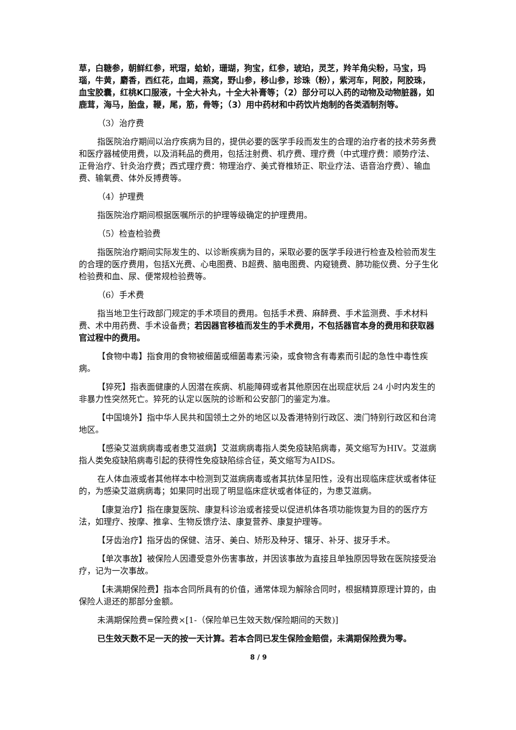草，白糖参，朝鲜红参，玳瑁，蛤蚧，珊瑚，狗宝，红参，琥珀，灵芝，羚羊角尖粉，马宝，玛瑙，牛黄，麝香，西红花，血竭，燕窝，野山参，移山参，珍珠（粉），紫河车，阿胶，阿胶珠，血宝胶囊，红桃K口服液，十全大补丸，十全大补膏等；（2）部分可以入药的动物及动物脏器，如鹿茸，海马，胎盘，鞭，尾，筋，骨等；（3）用中药材和中药饮片炮制的各类酒制剂等。
（3）治疗费
指医院治疗期间以治疗疾病为目的，提供必要的医学手段而发生的合理的治疗者的技术劳务费和医疗器械使用费，以及消耗品的费用，包括注射费、机疗费、理疗费（中式理疗费：顺势疗法、正骨治疗、针灸治疗费；西式理疗费：物理治疗、美式脊椎矫正、职业疗法、语音治疗费）、输血费、输氧费、体外反搏费等。
（4）护理费
指医院治疗期间根据医嘱所示的护理等级确定的护理费用。
（5）检查检验费
指医院治疗期间实际发生的、以诊断疾病为目的，采取必要的医学手段进行检查及检验而发生的合理的医疗费用，包括X光费、心电图费、B超费、脑电图费、内窥镜费、肺功能仪费、分子生化检验费和血、尿、便常规检验费等。
（6）手术费
指当地卫生行政部门规定的手术项目的费用。包括手术费、麻醉费、手术监测费、手术材料费、术中用药费、手术设备费；若因器官移植而发生的手术费用，不包括器官本身的费用和获取器官过程中的费用。
【食物中毒】指食用的食物被细菌或细菌毒素污染，或食物含有毒素而引起的急性中毒性疾病。
【猝死】指表面健康的人因潜在疾病、机能障碍或者其他原因在出现症状后 24 小时内发生的非暴力性突然死亡。猝死的认定以医院的诊断和公安部门的鉴定为准。
【中国境外】指中华人民共和国领土之外的地区以及香港特别行政区、澳门特别行政区和台湾地区。
【感染艾滋病病毒或者患艾滋病】艾滋病病毒指人类免疫缺陷病毒，英文缩写为HIV。艾滋病指人类免疫缺陷病毒引起的获得性免疫缺陷综合征，英文缩写为AIDS。
在人体血液或者其他样本中检测到艾滋病病毒或者其抗体呈阳性，没有出现临床症状或者体征的，为感染艾滋病病毒；如果同时出现了明显临床症状或者体征的，为患艾滋病。
【康复治疗】指在康复医院、康复科诊治或者接受以促进机体各项功能恢复为目的的医疗方法，如理疗、按摩、推拿、生物反馈疗法、康复营养、康复护理等。
【牙齿治疗】指牙齿的保健、洁牙、美白、矫形及种牙、镶牙、补牙、拔牙手术。
【单次事故】被保险人因遭受意外伤害事故，并因该事故为直接且单独原因导致在医院接受治疗，记为一次事故。
【未满期保险费】指本合同所具有的价值，通常体现为解除合同时，根据精算原理计算的，由保险人退还的那部分金额。
未满期保险费=保险费×[1-（保险单已生效天数/保险期间的天数)]
已生效天数不足一天的按一天计算。若本合同已发生保险金赔偿，未满期保险费为零。
8 / 9